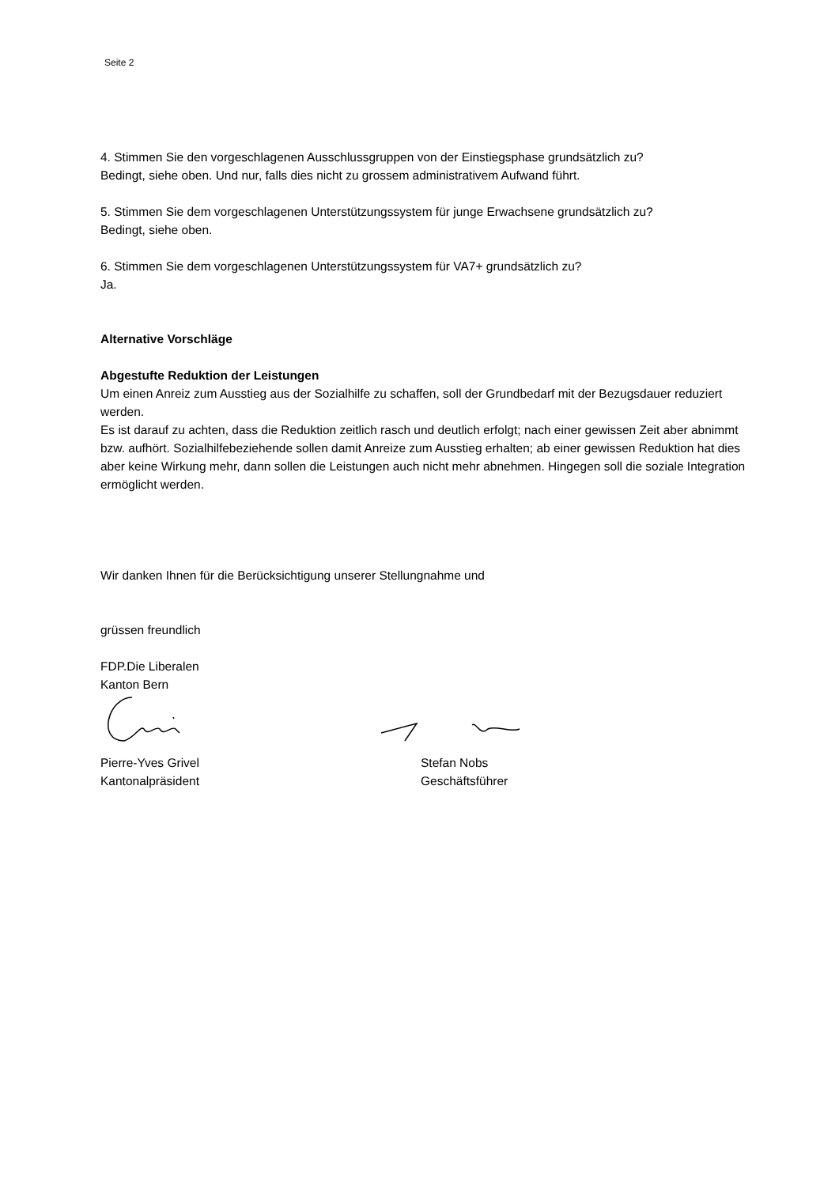Seite 2
4. Stimmen Sie den vorgeschlagenen Ausschlussgruppen von der Einstiegsphase grundsätzlich zu?
Bedingt, siehe oben. Und nur, falls dies nicht zu grossem administrativem Aufwand führt.
5. Stimmen Sie dem vorgeschlagenen Unterstützungssystem für junge Erwachsene grundsätzlich zu?
Bedingt, siehe oben.
6. Stimmen Sie dem vorgeschlagenen Unterstützungssystem für VA7+ grundsätzlich zu?
Ja.
Alternative Vorschläge
Abgestufte Reduktion der Leistungen
Um einen Anreiz zum Ausstieg aus der Sozialhilfe zu schaffen, soll der Grundbedarf mit der Bezugsdauer reduziert werden.
Es ist darauf zu achten, dass die Reduktion zeitlich rasch und deutlich erfolgt; nach einer gewissen Zeit aber abnimmt bzw. aufhört. Sozialhilfebeziehende sollen damit Anreize zum Ausstieg erhalten; ab einer gewissen Reduktion hat dies aber keine Wirkung mehr, dann sollen die Leistungen auch nicht mehr abnehmen. Hingegen soll die soziale Integration ermöglicht werden.
Wir danken Ihnen für die Berücksichtigung unserer Stellungnahme und
grüssen freundlich
FDP.Die Liberalen
Kanton Bern
Pierre-Yves Grivel
Kantonalpräsident
Stefan Nobs
Geschäftsführer